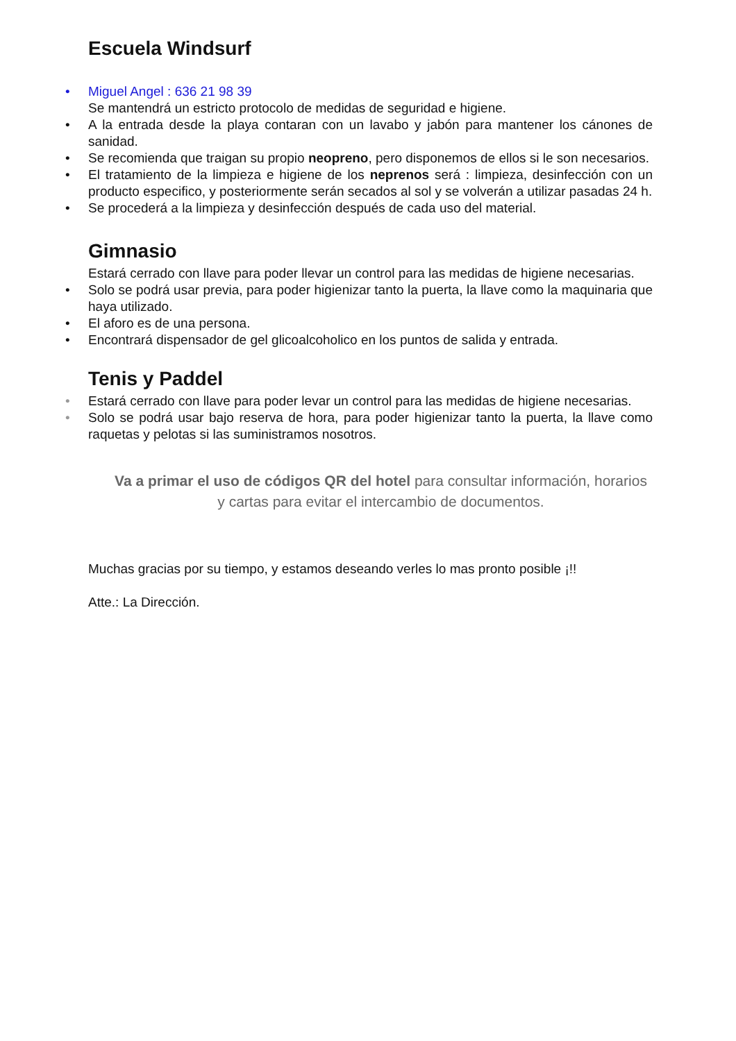Escuela Windsurf
• Miguel Angel : 636 21 98 39
Se mantendrá un estricto protocolo de medidas de seguridad e higiene.
• A la entrada desde la playa contaran con un lavabo y jabón para mantener los cánones de sanidad.
• Se recomienda que traigan su propio neopreno, pero disponemos de ellos si le son necesarios.
• El tratamiento de la limpieza e higiene de los neprenos será : limpieza, desinfección con un producto especifico, y posteriormente serán secados al sol y se volverán a utilizar pasadas 24 h.
• Se procederá a la limpieza y desinfección después de cada uso del material.
Gimnasio
Estará cerrado con llave para poder llevar un control para las medidas de higiene necesarias.
• Solo se podrá usar previa, para poder higienizar tanto la puerta, la llave como la maquinaria que haya utilizado.
• El aforo es de una persona.
• Encontrará dispensador de gel glicoalcoholico en los puntos de salida y entrada.
Tenis y Paddel
• Estará cerrado con llave para poder levar un control para las medidas de higiene necesarias.
• Solo se podrá usar bajo reserva de hora, para poder higienizar tanto la puerta, la llave como raquetas y pelotas si las suministramos nosotros.
Va a primar el uso de códigos QR del hotel para consultar información, horarios y cartas para evitar el intercambio de documentos.
Muchas gracias por su tiempo, y estamos deseando verles lo mas pronto posible ¡!!
Atte.: La Dirección.